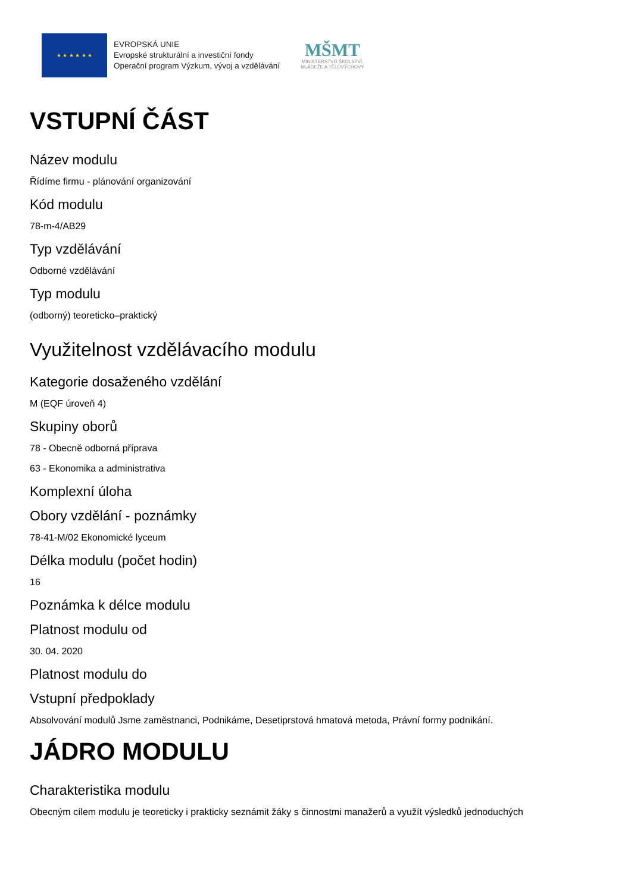★ ★ ★ ★ ★ ★
EVROPSKÁ UNIE
Evropské strukturální a investiční fondy
Operační program Výzkum, vývoj a vzdělávání
MŠMT
MINISTERSTVO ŠKOLSTVÍ,
MLÁDEŽE A TĚLOVÝCHOVY
VSTUPNÍ ČÁST
Název modulu
Řídíme firmu - plánování organizování
Kód modulu
78-m-4/AB29
Typ vzdělávání
Odborné vzdělávání
Typ modulu
(odborný) teoreticko–praktický
Využitelnost vzdělávacího modulu
Kategorie dosaženého vzdělání
M (EQF úroveň 4)
Skupiny oborů
78 - Obecně odborná příprava
63 - Ekonomika a administrativa
Komplexní úloha
Obory vzdělání - poznámky
78-41-M/02 Ekonomické lyceum
Délka modulu (počet hodin)
16
Poznámka k délce modulu
Platnost modulu od
30. 04. 2020
Platnost modulu do
Vstupní předpoklady
Absolvování modulů Jsme zaměstnanci, Podnikáme, Desetiprstová hmatová metoda, Právní formy podnikání.
JÁDRO MODULU
Charakteristika modulu
Obecným cílem modulu je teoreticky i prakticky seznámit žáky s činnostmi manažerů a využít výsledků jednoduchých